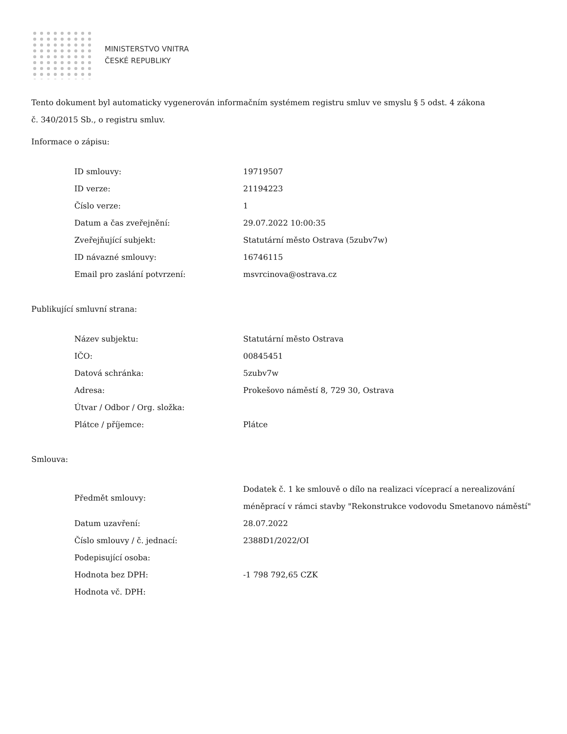MINISTERSTVO VNITRA
ČESKÉ REPUBLIKY
Tento dokument byl automaticky vygenerován informačním systémem registru smluv ve smyslu § 5 odst. 4 zákona
č. 340/2015 Sb., o registru smluv.
Informace o zápisu:
| ID smlouvy: | 19719507 |
| ID verze: | 21194223 |
| Číslo verze: | 1 |
| Datum a čas zveřejnění: | 29.07.2022 10:00:35 |
| Zveřejňující subjekt: | Statutární město Ostrava (5zubv7w) |
| ID návazné smlouvy: | 16746115 |
| Email pro zaslání potvrzení: | msvrcinova@ostrava.cz |
Publikující smluvní strana:
| Název subjektu: | Statutární město Ostrava |
| IČO: | 00845451 |
| Datová schránka: | 5zubv7w |
| Adresa: | Prokešovo náměstí 8, 729 30, Ostrava |
| Útvar / Odbor / Org. složka: | |
| Plátce / příjemce: | Plátce |
Smlouva:
| Předmět smlouvy: | Dodatek č. 1 ke smlouvě o dílo na realizaci víceprací a nerealizování méněprací v rámci stavby "Rekonstrukce vodovodu Smetanovo náměstí" |
| Datum uzavření: | 28.07.2022 |
| Číslo smlouvy / č. jednací: | 2388D1/2022/OI |
| Podepisující osoba: | |
| Hodnota bez DPH: | -1 798 792,65 CZK |
| Hodnota vč. DPH: | |